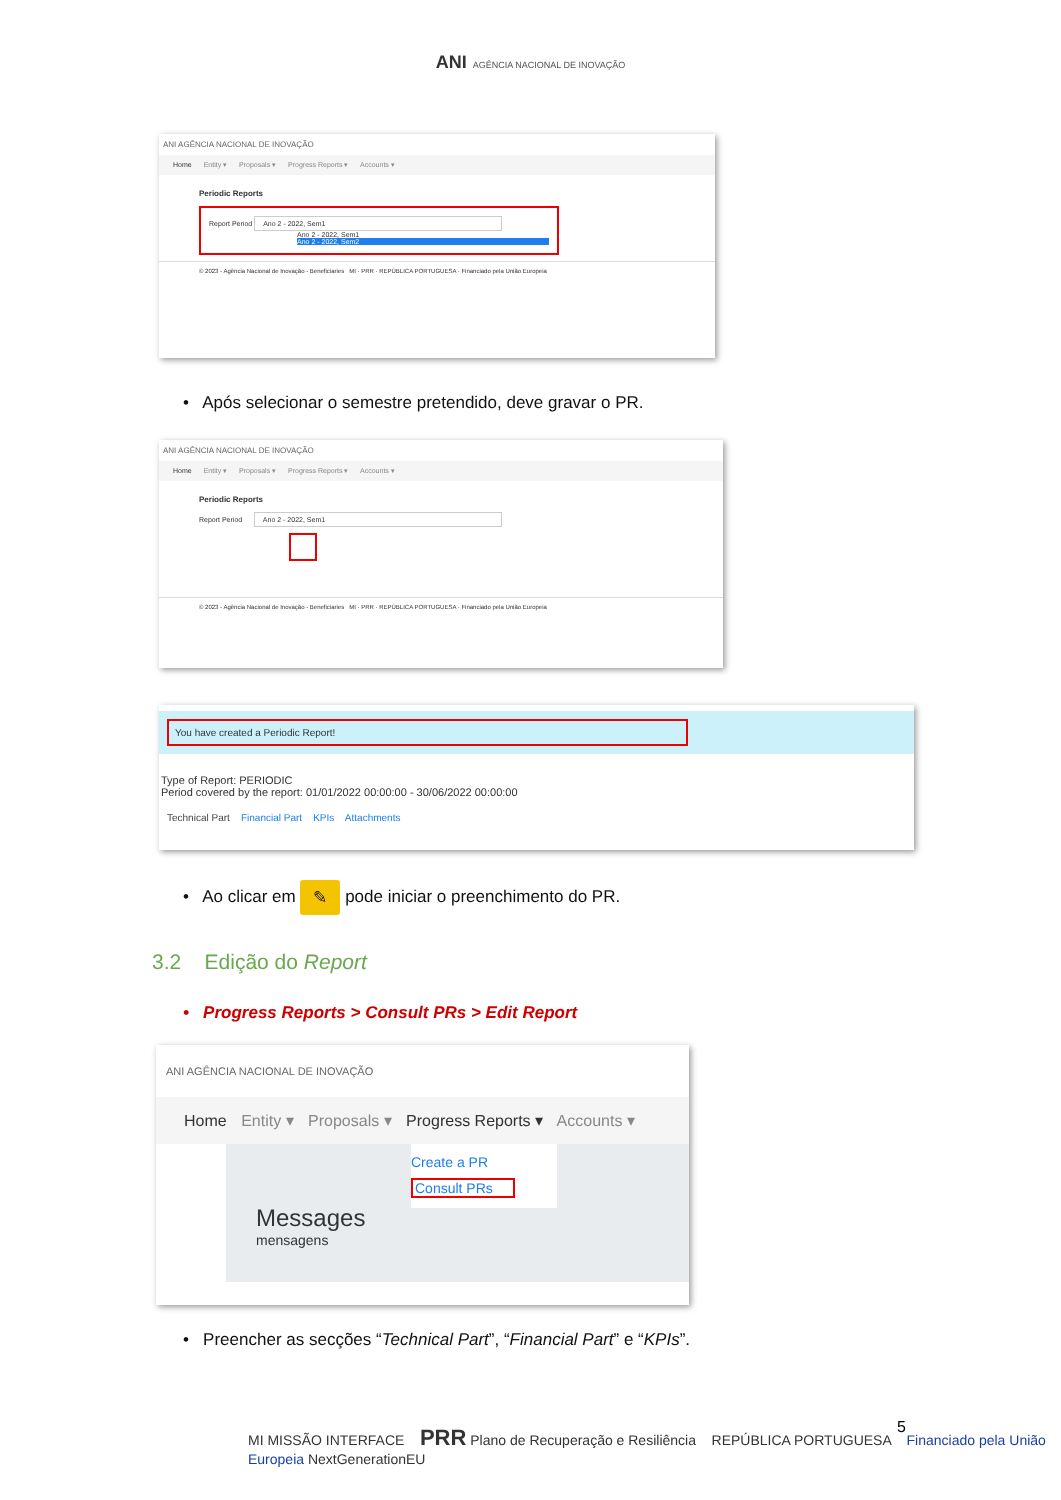ANI AGÊNCIA NACIONAL DE INOVAÇÃO
ANI AGÊNCIA NACIONAL DE INOVAÇÃO
Home Entity ▾ Proposals ▾ Progress Reports ▾ Accounts ▾
Periodic Reports
Report Period Ano 2 - 2022, Sem1
Ano 2 - 2022, Sem1
Ano 2 - 2022, Sem2
© 2023 - Agência Nacional de Inovação - Beneficiaries MI · PRR · REPÚBLICA PORTUGUESA · Financiado pela União Europeia
• Após selecionar o semestre pretendido, deve gravar o PR.
ANI AGÊNCIA NACIONAL DE INOVAÇÃO
Home Entity ▾ Proposals ▾ Progress Reports ▾ Accounts ▾
Periodic Reports
Report Period Ano 2 - 2022, Sem1
© 2023 - Agência Nacional de Inovação - Beneficiaries MI · PRR · REPÚBLICA PORTUGUESA · Financiado pela União Europeia
You have created a Periodic Report!
Type of Report: PERIODIC
Period covered by the report: 01/01/2022 00:00:00 - 30/06/2022 00:00:00
Technical Part Financial Part KPIs Attachments
• Ao clicar em ✎ pode iniciar o preenchimento do PR.
3.2 Edição do Report
• Progress Reports > Consult PRs > Edit Report
ANI AGÊNCIA NACIONAL DE INOVAÇÃO
Home Entity ▾ Proposals ▾ Progress Reports ▾ Accounts ▾
Create a PR
Consult PRs
Messages
mensagens
• Preencher as secções “Technical Part”, “Financial Part” e “KPIs”.
MI MISSÃO INTERFACE PRR Plano de Recuperação e Resiliência REPÚBLICA PORTUGUESA Financiado pela União Europeia NextGenerationEU
5